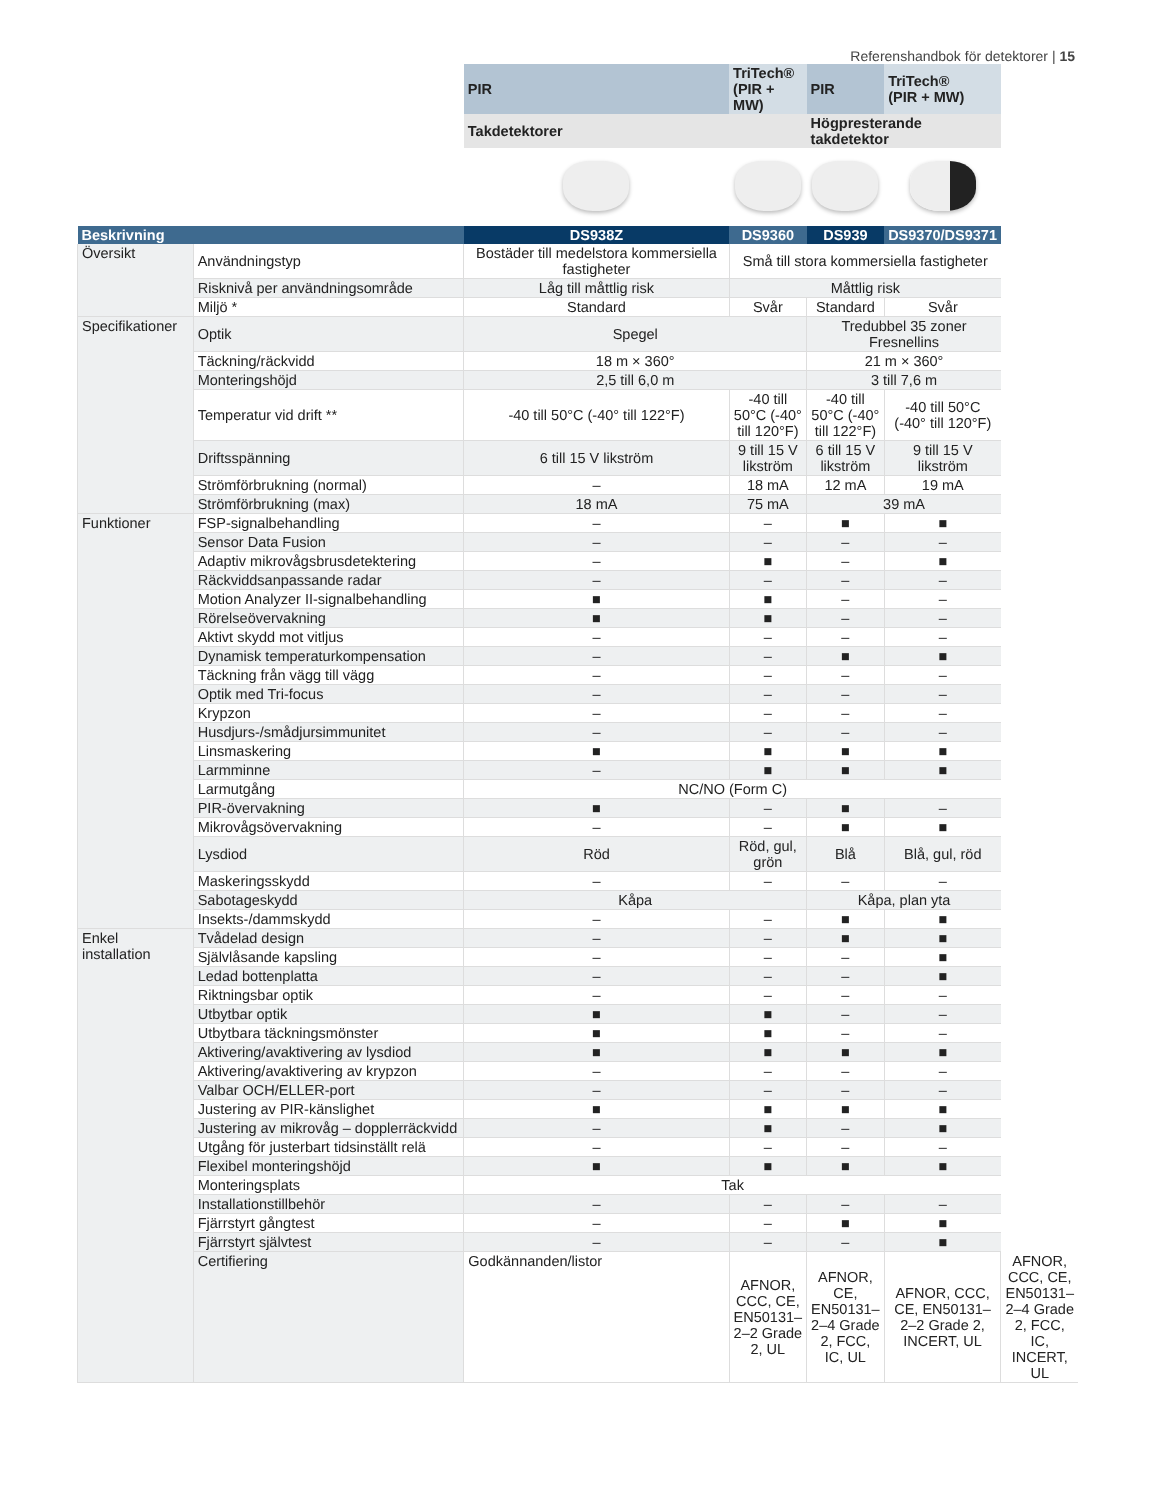Referenshandbok för detektorer | 15
| | | PIR | TriTech® (PIR + MW) | PIR | TriTech® (PIR + MW) | |
| | | Takdetektorer | | Högpresterande takdetektor | | |
| Beskrivning | | DS938Z | DS9360 | DS939 | DS9370/DS9371 | |
| Översikt | Användningstyp | Bostäder till medelstora kommersiella fastigheter | Små till stora kommersiella fastigheter | | | |
| | Risknivå per användningsområde | Låg till måttlig risk | Måttlig risk | | | |
| | Miljö * | Standard | Svår | Standard | Svår | |
| Specifikationer | Optik | Spegel | | Tredubbel 35 zoner Fresnellins | | |
| | Täckning/räckvidd | 18 m × 360° | | 21 m × 360° | | |
| | Monteringshöjd | 2,5 till 6,0 m | | 3 till 7,6 m | | |
| | Temperatur vid drift ** | -40 till 50°C (-40° till 122°F) | -40 till 50°C (-40° till 120°F) | -40 till 50°C (-40° till 122°F) | -40 till 50°C (-40° till 120°F) | |
| | Driftsspänning | 6 till 15 V likström | 9 till 15 V likström | 6 till 15 V likström | 9 till 15 V likström | |
| | Strömförbrukning (normal) | – | 18 mA | 12 mA | 19 mA | |
| | Strömförbrukning (max) | 18 mA | 75 mA | 39 mA | | |
| Funktioner | FSP-signalbehandling | – | – | ■ | ■ | |
| | Sensor Data Fusion | – | – | – | – | |
| | Adaptiv mikrovågsbrusdetektering | – | ■ | – | ■ | |
| | Räckviddsanpassande radar | – | – | – | – | |
| | Motion Analyzer II-signalbehandling | ■ | ■ | – | – | |
| | Rörelseövervakning | ■ | ■ | – | – | |
| | Aktivt skydd mot vitljus | – | – | – | – | |
| | Dynamisk temperaturkompensation | – | – | ■ | ■ | |
| | Täckning från vägg till vägg | – | – | – | – | |
| | Optik med Tri-focus | – | – | – | – | |
| | Krypzon | – | – | – | – | |
| | Husdjurs-/smådjursimmunitet | – | – | – | – | |
| | Linsmaskering | ■ | ■ | ■ | ■ | |
| | Larmminne | – | ■ | ■ | ■ | |
| | Larmutgång | NC/NO (Form C) | | | | |
| | PIR-övervakning | ■ | – | ■ | – | |
| | Mikrovågsövervakning | – | – | ■ | ■ | |
| | Lysdiod | Röd | Röd, gul, grön | Blå | Blå, gul, röd | |
| | Maskeringsskydd | – | – | – | – | |
| | Sabotageskydd | Kåpa | | Kåpa, plan yta | | |
| | Insekts-/dammskydd | – | – | ■ | ■ | |
| Enkel installation | Tvådelad design | – | – | ■ | ■ | |
| | Självlåsande kapsling | – | – | – | ■ | |
| | Ledad bottenplatta | – | – | – | ■ | |
| | Riktningsbar optik | – | – | – | – | |
| | Utbytbar optik | ■ | ■ | – | – | |
| | Utbytbara täckningsmönster | ■ | ■ | – | – | |
| | Aktivering/avaktivering av lysdiod | ■ | ■ | ■ | ■ | |
| | Aktivering/avaktivering av krypzon | – | – | – | – | |
| | Valbar OCH/ELLER-port | – | – | – | – | |
| | Justering av PIR-känslighet | ■ | ■ | ■ | ■ | |
| | Justering av mikrovåg – dopplerräckvidd | – | ■ | – | ■ | |
| | Utgång för justerbart tidsinställt relä | – | – | – | – | |
| | Flexibel monteringshöjd | ■ | ■ | ■ | ■ | |
| | Monteringsplats | Tak | | | | |
| | Installationstillbehör | – | – | – | – | |
| | Fjärrstyrt gångtest | – | – | ■ | ■ | |
| | Fjärrstyrt självtest | – | – | – | ■ | |
| | Certifiering | Godkännanden/listor | AFNOR, CCC, CE, EN50131–2–2 Grade 2, UL | AFNOR, CE, EN50131–2–4 Grade 2, FCC, IC, UL | AFNOR, CCC, CE, EN50131–2–2 Grade 2, INCERT, UL | AFNOR, CCC, CE, EN50131–2–4 Grade 2, FCC, IC, INCERT, UL |